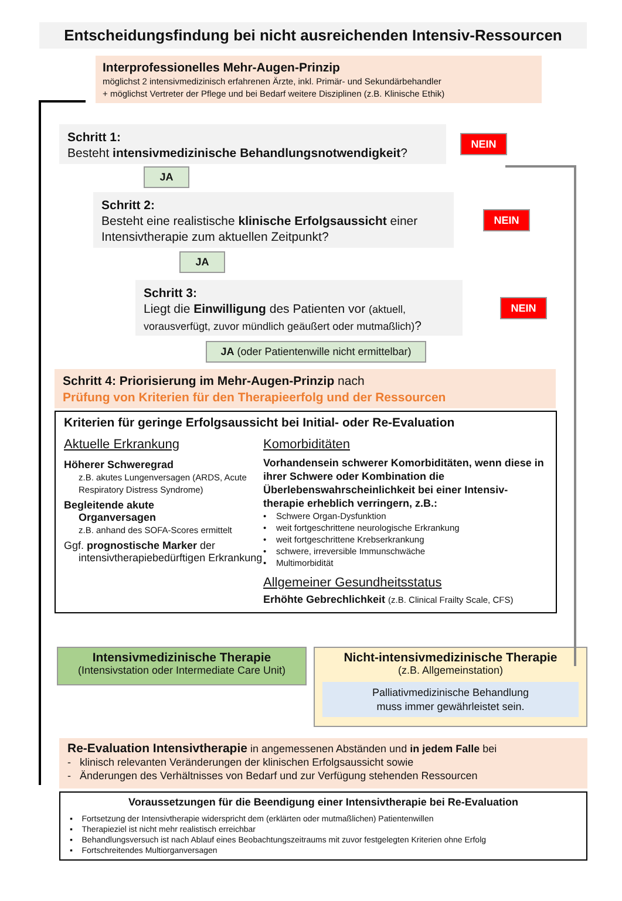Entscheidungsfindung bei nicht ausreichenden Intensiv-Ressourcen
Interprofessionelles Mehr-Augen-Prinzip
möglichst 2 intensivmedizinisch erfahrenen Ärzte, inkl. Primär- und Sekundärbehandler
+ möglichst Vertreter der Pflege und bei Bedarf weitere Disziplinen (z.B. Klinische Ethik)
Schritt 1:
Besteht intensivmedizinische Behandlungsnotwendigkeit?
NEIN
JA
Schritt 2:
Besteht eine realistische klinische Erfolgsaussicht einer Intensivtherapie zum aktuellen Zeitpunkt?
NEIN
JA
Schritt 3:
Liegt die Einwilligung des Patienten vor (aktuell, vorausverfügt, zuvor mündlich geäußert oder mutmaßlich)?
NEIN
JA (oder Patientenwille nicht ermittelbar)
Schritt 4: Priorisierung im Mehr-Augen-Prinzip nach
Prüfung von Kriterien für den Therapieerfolg und der Ressourcen
Kriterien für geringe Erfolgsaussicht bei Initial- oder Re-Evaluation
Aktuelle Erkrankung
Höherer Schweregrad
z.B. akutes Lungenversagen (ARDS, Acute Respiratory Distress Syndrome)
Begleitende akute
Organversagen
z.B. anhand des SOFA-Scores ermittelt
Ggf. prognostische Marker der
intensivtherapiebedürftigen Erkrankung
Komorbiditäten
Vorhandensein schwerer Komorbiditäten, wenn diese in ihrer Schwere oder Kombination die Überlebenswahrscheinlichkeit bei einer Intensiv-therapie erheblich verringern, z.B.:
• Schwere Organ-Dysfunktion
• weit fortgeschrittene neurologische Erkrankung
• weit fortgeschrittene Krebserkrankung
• schwere, irreversible Immunschwäche
• Multimorbidität
Allgemeiner Gesundheitsstatus
Erhöhte Gebrechlichkeit (z.B. Clinical Frailty Scale, CFS)
Intensivmedizinische Therapie
(Intensivstation oder Intermediate Care Unit)
Nicht-intensivmedizinische Therapie
(z.B. Allgemeinstation)
Palliativmedizinische Behandlung
muss immer gewährleistet sein.
Re-Evaluation Intensivtherapie in angemessenen Abständen und in jedem Falle bei
- klinisch relevanten Veränderungen der klinischen Erfolgsaussicht sowie
- Änderungen des Verhältnisses von Bedarf und zur Verfügung stehenden Ressourcen
Voraussetzungen für die Beendigung einer Intensivtherapie bei Re-Evaluation
▪ Fortsetzung der Intensivtherapie widerspricht dem (erklärten oder mutmaßlichen) Patientenwillen
▪ Therapieziel ist nicht mehr realistisch erreichbar
▪ Behandlungsversuch ist nach Ablauf eines Beobachtungszeitraums mit zuvor festgelegten Kriterien ohne Erfolg
▪ Fortschreitendes Multiorganversagen